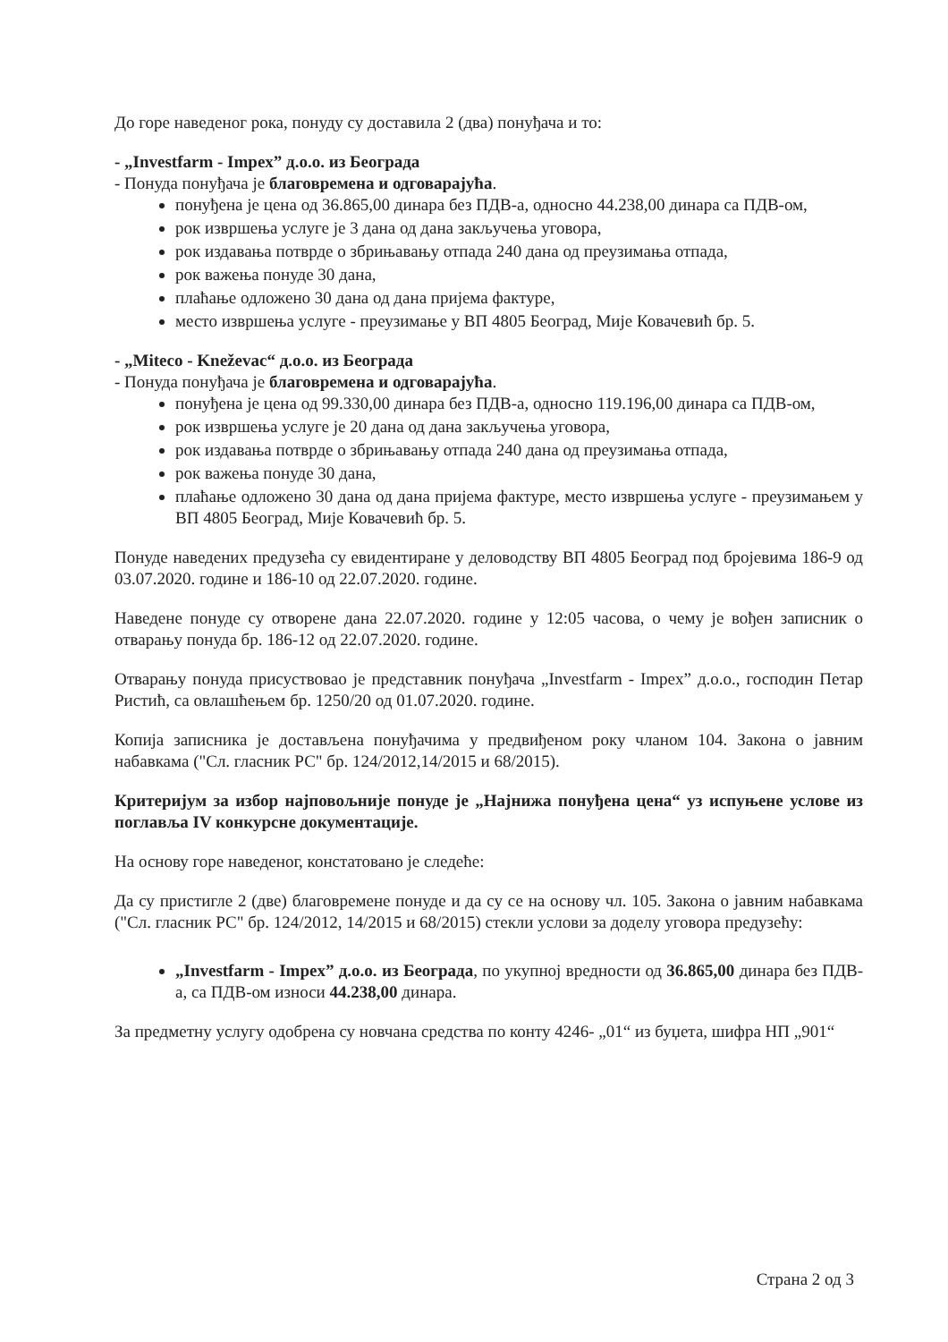До горе наведеног рока, понуду су доставила 2 (два) понуђача и то:
- „Investfarm - Impex” д.о.о. из Београда
- Понуда понуђача је благовремена и одговарајућа.
понуђена је цена од 36.865,00 динара без ПДВ-а, односно 44.238,00 динара са ПДВ-ом,
рок извршења услуге је 3 дана од дана закључења уговора,
рок издавања потврде о збрињавању отпада 240 дана од преузимања отпада,
рок важења понуде 30 дана,
плаћање одложено 30 дана од дана пријема фактуре,
место извршења услуге - преузимање у ВП 4805 Београд, Мије Ковачевић бр. 5.
- „Miteco - Kneževac“ д.о.о. из Београда
- Понуда понуђача је благовремена и одговарајућа.
понуђена је цена од 99.330,00 динара без ПДВ-а, односно 119.196,00 динара са ПДВ-ом,
рок извршења услуге је 20 дана од дана закључења уговора,
рок издавања потврде о збрињавању отпада 240 дана од преузимања отпада,
рок важења понуде 30 дана,
плаћање одложено 30 дана од дана пријема фактуре, место извршења услуге - преузимањем у ВП 4805 Београд, Мије Ковачевић бр. 5.
Понуде наведених предузећа су евидентиране у деловодству ВП 4805 Београд под бројевима 186-9 од 03.07.2020. године и 186-10 од 22.07.2020. године.
Наведене понуде су отворене дана 22.07.2020. године у 12:05 часова, о чему је вођен записник о отварању понуда бр. 186-12 од 22.07.2020. године.
Отварању понуда присуствовао је представник понуђача „Investfarm - Impex” д.о.о., господин Петар Ристић, са овлашћењем бр. 1250/20 од 01.07.2020. године.
Копија записника је достављена понуђачима у предвиђеном року чланом 104. Закона о јавним набавкама ("Сл. гласник РС" бр. 124/2012,14/2015 и 68/2015).
Критеријум за избор најповољније понуде је „Најнижа понуђена цена“ уз испуњене услове из поглавља IV конкурсне документације.
На основу горе наведеног, констатовано је следеће:
Да су пристигле 2 (две) благовремене понуде и да су се на основу чл. 105. Закона о јавним набавкама ("Сл. гласник РС" бр. 124/2012, 14/2015 и 68/2015) стекли услови за доделу уговора предузећу:
„Investfarm - Impex” д.о.о. из Београда, по укупној вредности од 36.865,00 динара без ПДВ-а, са ПДВ-ом износи 44.238,00 динара.
За предметну услугу одобрена су новчана средства по конту 4246- „01“ из буџета, шифра НП „901“
Страна 2 од 3